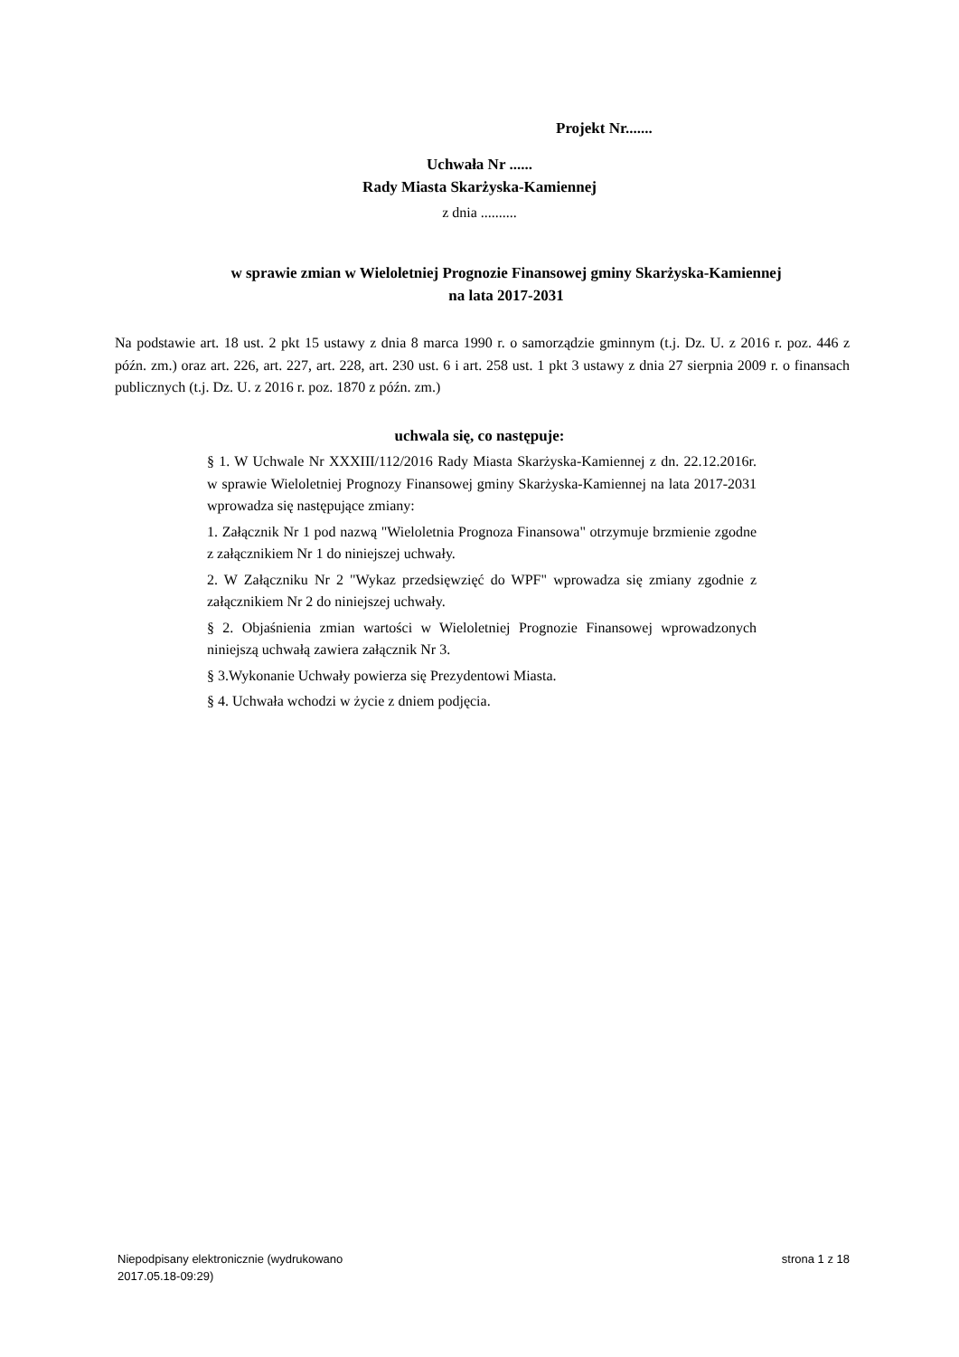Projekt Nr.......
Uchwała Nr ......
Rady Miasta Skarżyska-Kamiennej
z dnia ..........
w sprawie zmian w Wieloletniej Prognozie Finansowej gminy Skarżyska-Kamiennej na lata 2017-2031
Na podstawie art. 18 ust. 2 pkt 15 ustawy z dnia 8 marca 1990 r. o samorządzie gminnym (t.j. Dz. U. z 2016 r. poz. 446 z późn. zm.) oraz art. 226, art. 227, art. 228, art. 230 ust. 6 i art. 258 ust. 1 pkt 3 ustawy z dnia 27 sierpnia 2009 r. o finansach publicznych (t.j. Dz. U. z 2016 r. poz. 1870 z późn. zm.)
uchwala się, co następuje:
§ 1. W Uchwale Nr XXXIII/112/2016 Rady Miasta Skarżyska-Kamiennej z dn. 22.12.2016r. w sprawie Wieloletniej Prognozy Finansowej gminy Skarżyska-Kamiennej na lata 2017-2031 wprowadza się następujące zmiany:
1. Załącznik Nr 1 pod nazwą "Wieloletnia Prognoza Finansowa" otrzymuje brzmienie zgodne z załącznikiem Nr 1 do niniejszej uchwały.
2. W Załączniku Nr 2 "Wykaz przedsięwzięć do WPF" wprowadza się zmiany zgodnie z załącznikiem Nr 2 do niniejszej uchwały.
§ 2. Objaśnienia zmian wartości w Wieloletniej Prognozie Finansowej wprowadzonych niniejszą uchwałą zawiera załącznik Nr 3.
§ 3.Wykonanie Uchwały powierza się Prezydentowi Miasta.
§ 4. Uchwała wchodzi w życie z dniem podjęcia.
Niepodpisany elektronicznie (wydrukowano
2017.05.18-09:29)
strona 1 z 18